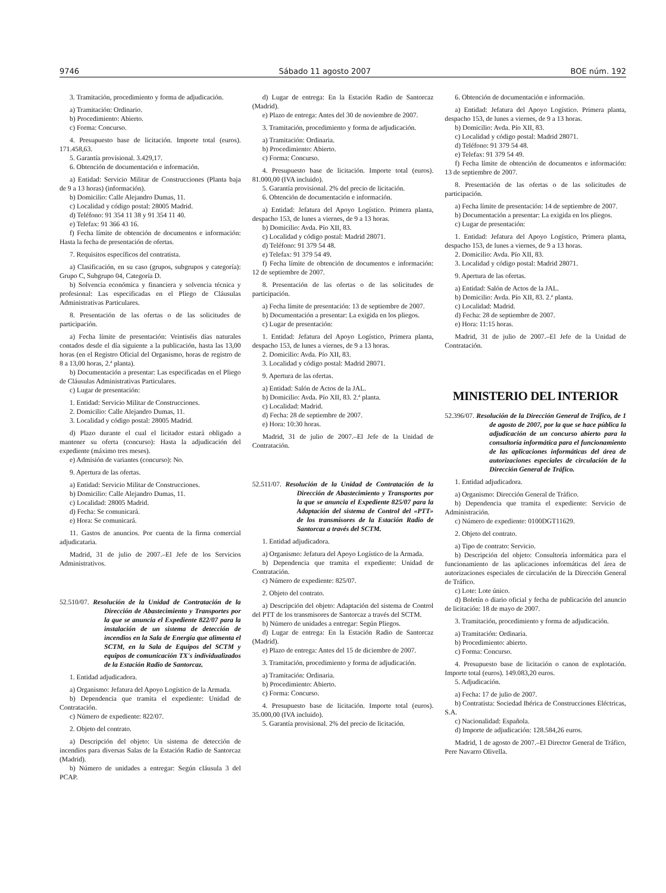9746 Sábado 11 agosto 2007 BOE núm. 192
3. Tramitación, procedimiento y forma de adjudicación.
a) Tramitación: Ordinario.
b) Procedimiento: Abierto.
c) Forma: Concurso.
4. Presupuesto base de licitación. Importe total (euros). 171.458,63.
5. Garantía provisional. 3.429,17.
6. Obtención de documentación e información.
a) Entidad: Servicio Militar de Construcciones (Planta baja de 9 a 13 horas) (información).
b) Domicilio: Calle Alejandro Dumas, 11.
c) Localidad y código postal: 28005 Madrid.
d) Teléfono: 91 354 11 38 y 91 354 11 40.
e) Telefax: 91 366 43 16.
f) Fecha límite de obtención de documentos e información: Hasta la fecha de presentación de ofertas.
7. Requisitos específicos del contratista.
a) Clasificación, en su caso (grupos, subgrupos y categoría): Grupo C, Subgrupo 04, Categoría D.
b) Solvencia económica y financiera y solvencia técnica y profesional: Las especificadas en el Pliego de Cláusulas Administrativas Particulares.
8. Presentación de las ofertas o de las solicitudes de participación.
a) Fecha límite de presentación: Veintiséis días naturales contados desde el día siguiente a la publicación, hasta las 13,00 horas (en el Registro Oficial del Organismo, horas de registro de 8 a 13,00 horas, 2.ª planta).
b) Documentación a presentar: Las especificadas en el Pliego de Cláusulas Administrativas Particulares.
c) Lugar de presentación:
1. Entidad: Servicio Militar de Construcciones.
2. Domicilio: Calle Alejandro Dumas, 11.
3. Localidad y código postal: 28005 Madrid.
d) Plazo durante el cual el licitador estará obligado a mantener su oferta (concurso): Hasta la adjudicación del expediente (máximo tres meses).
e) Admisión de variantes (concurso): No.
9. Apertura de las ofertas.
a) Entidad: Servicio Militar de Construcciones.
b) Domicilio: Calle Alejandro Dumas, 11.
c) Localidad: 28005 Madrid.
d) Fecha: Se comunicará.
e) Hora: Se comunicará.
11. Gastos de anuncios. Por cuenta de la firma comercial adjudicataria.
Madrid, 31 de julio de 2007.–El Jefe de los Servicios Administrativos.
52.510/07. Resolución de la Unidad de Contratación de la Dirección de Abastecimiento y Transportes por la que se anuncia el Expediente 822/07 para la instalación de un sistema de detección de incendios en la Sala de Energía que alimenta el SCTM, en la Sala de Equipos del SCTM y equipos de comunicación TX's individualizados de la Estación Radio de Santorcaz.
1. Entidad adjudicadora.
a) Organismo: Jefatura del Apoyo Logístico de la Armada.
b) Dependencia que tramita el expediente: Unidad de Contratación.
c) Número de expediente: 822/07.
2. Objeto del contrato.
a) Descripción del objeto: Un sistema de detección de incendios para diversas Salas de la Estación Radio de Santorcaz (Madrid).
b) Número de unidades a entregar: Según cláusula 3 del PCAP.
d) Lugar de entrega: En la Estación Radio de Santorcaz (Madrid).
e) Plazo de entrega: Antes del 30 de noviembre de 2007.
3. Tramitación, procedimiento y forma de adjudicación.
a) Tramitación: Ordinaria.
b) Procedimiento: Abierto.
c) Forma: Concurso.
4. Presupuesto base de licitación. Importe total (euros). 81.000,00 (IVA incluido).
5. Garantía provisional. 2% del precio de licitación.
6. Obtención de documentación e información.
a) Entidad: Jefatura del Apoyo Logístico. Primera planta, despacho 153, de lunes a viernes, de 9 a 13 horas.
b) Domicilio: Avda. Pío XII, 83.
c) Localidad y código postal: Madrid 28071.
d) Teléfono: 91 379 54 48.
e) Telefax: 91 379 54 49.
f) Fecha límite de obtención de documentos e información: 12 de septiembre de 2007.
8. Presentación de las ofertas o de las solicitudes de participación.
a) Fecha límite de presentación: 13 de septiembre de 2007.
b) Documentación a presentar: La exigida en los pliegos.
c) Lugar de presentación:
1. Entidad: Jefatura del Apoyo Logístico, Primera planta, despacho 153, de lunes a viernes, de 9 a 13 horas.
2. Domicilio: Avda. Pío XII, 83.
3. Localidad y código postal: Madrid 28071.
9. Apertura de las ofertas.
a) Entidad: Salón de Actos de la JAL.
b) Domicilio: Avda. Pío XII, 83. 2.ª planta.
c) Localidad: Madrid.
d) Fecha: 28 de septiembre de 2007.
e) Hora: 10:30 horas.
Madrid, 31 de julio de 2007.–El Jefe de la Unidad de Contratación.
52.511/07. Resolución de la Unidad de Contratación de la Dirección de Abastecimiento y Transportes por la que se anuncia el Expediente 825/07 para la Adaptación del sistema de Control del «PTT» de los transmisores de la Estación Radio de Santorcaz a través del SCTM.
1. Entidad adjudicadora.
a) Organismo: Jefatura del Apoyo Logístico de la Armada.
b) Dependencia que tramita el expediente: Unidad de Contratación.
c) Número de expediente: 825/07.
2. Objeto del contrato.
a) Descripción del objeto: Adaptación del sistema de Control del PTT de los transmisores de Santorcaz a través del SCTM.
b) Número de unidades a entregar: Según Pliegos.
d) Lugar de entrega: En la Estación Radio de Santorcaz (Madrid).
e) Plazo de entrega: Antes del 15 de diciembre de 2007.
3. Tramitación, procedimiento y forma de adjudicación.
a) Tramitación: Ordinaria.
b) Procedimiento: Abierto.
c) Forma: Concurso.
4. Presupuesto base de licitación. Importe total (euros). 35.000,00 (IVA incluido).
5. Garantía provisional. 2% del precio de licitación.
6. Obtención de documentación e información.
a) Entidad: Jefatura del Apoyo Logístico. Primera planta, despacho 153, de lunes a viernes, de 9 a 13 horas.
b) Domicilio: Avda. Pío XII, 83.
c) Localidad y código postal: Madrid 28071.
d) Teléfono: 91 379 54 48.
e) Telefax: 91 379 54 49.
f) Fecha límite de obtención de documentos e información: 13 de septiembre de 2007.
8. Presentación de las ofertas o de las solicitudes de participación.
a) Fecha límite de presentación: 14 de septiembre de 2007.
b) Documentación a presentar: La exigida en los pliegos.
c) Lugar de presentación:
1. Entidad: Jefatura del Apoyo Logístico, Primera planta, despacho 153, de lunes a viernes, de 9 a 13 horas.
2. Domicilio: Avda. Pío XII, 83.
3. Localidad y código postal: Madrid 28071.
9. Apertura de las ofertas.
a) Entidad: Salón de Actos de la JAL.
b) Domicilio: Avda. Pío XII, 83. 2.ª planta.
c) Localidad: Madrid.
d) Fecha: 28 de septiembre de 2007.
e) Hora: 11:15 horas.
Madrid, 31 de julio de 2007.–El Jefe de la Unidad de Contratación.
MINISTERIO DEL INTERIOR
52.396/07. Resolución de la Dirección General de Tráfico, de 1 de agosto de 2007, por la que se hace pública la adjudicación de un concurso abierto para la consultoría informática para el funcionamiento de las aplicaciones informáticas del área de autorizaciones especiales de circulación de la Dirección General de Tráfico.
1. Entidad adjudicadora.
a) Organismo: Dirección General de Tráfico.
b) Dependencia que tramita el expediente: Servicio de Administración.
c) Número de expediente: 0100DGT11629.
2. Objeto del contrato.
a) Tipo de contrato: Servicio.
b) Descripción del objeto: Consultoría informática para el funcionamiento de las aplicaciones informáticas del área de autorizaciones especiales de circulación de la Dirección General de Tráfico.
c) Lote: Lote único.
d) Boletín o diario oficial y fecha de publicación del anuncio de licitación: 18 de mayo de 2007.
3. Tramitación, procedimiento y forma de adjudicación.
a) Tramitación: Ordinaria.
b) Procedimiento: abierto.
c) Forma: Concurso.
4. Presupuesto base de licitación o canon de explotación. Importe total (euros). 149.083,20 euros.
5. Adjudicación.
a) Fecha: 17 de julio de 2007.
b) Contratista: Sociedad Ibérica de Construcciones Eléctricas, S.A.
c) Nacionalidad: Española.
d) Importe de adjudicación: 128.584,26 euros.
Madrid, 1 de agosto de 2007.–El Director General de Tráfico, Pere Navarro Olivella.